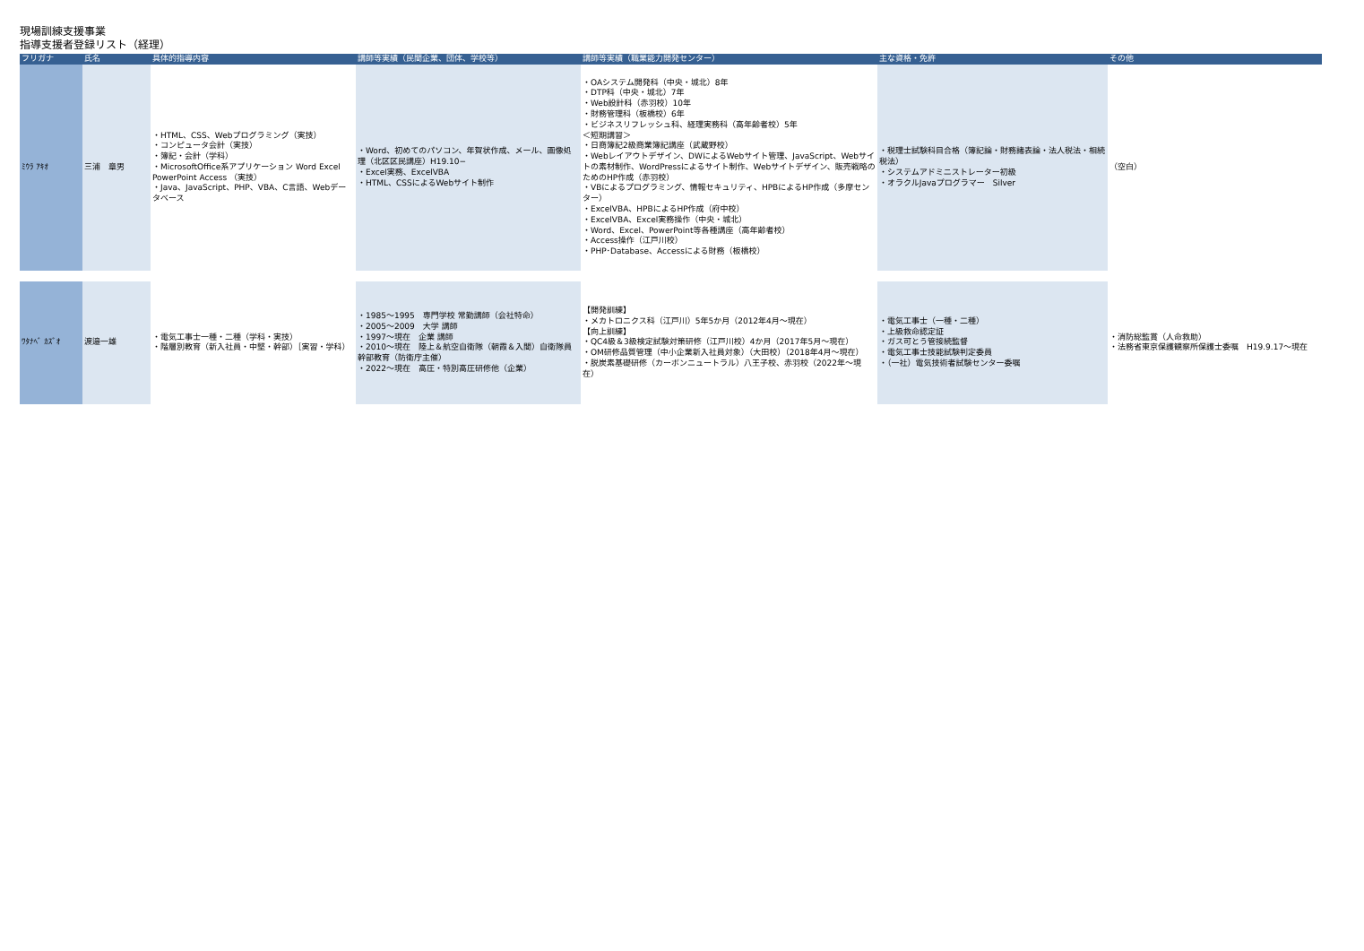現場訓練支援事業
指導支援者登録リスト（経理）
| フリガナ | 氏名 | 具体的指導内容 | 講師等実績（民間企業、団体、学校等） | 講師等実績（職業能力開発センター） | 主な資格・免許 | その他 |
| --- | --- | --- | --- | --- | --- | --- |
| ﾐｳﾗ ｱｷｵ | 三浦 章男 | ・HTML、CSS、Webプログラミング（実技） ・コンピュータ会計（実技） ・簿記・会計（学科） ・MicrosoftOffice系アプリケーション Word Excel PowerPoint Access （実技） ・Java、JavaScript、PHP、VBA、C言語、Webデータベース | ・Word、初めてのパソコン、年賀状作成、メール、画像処理（北区区民講座）H19.10− ・Excel実務、ExcelVBA ・HTML、CSSによるWebサイト制作 | ・OAシステム開発科（中央・城北）8年 ・DTP科（中央・城北）7年 ・Web設計科（赤羽校）10年 ・財務管理科（板橋校）6年 ・ビジネスリフレッシュ科、経理実務科（高年齢者校）5年 ＜短期講習＞ ・日商簿記2級商業簿記講座（武蔵野校） ・Webレイアウトデザイン、DWによるWebサイト管理、JavaScript、Webサイトの素材制作、WordPressによるサイト制作、Webサイトデザイン、販売戦略のためのHP作成（赤羽校） ・VBによるプログラミング、情報セキュリティ、HPBによるHP作成（多摩センター） ・ExcelVBA、HPBによるHP作成（府中校） ・ExcelVBA、Excel実務操作（中央・城北） ・Word、Excel、PowerPoint等各種講座（高年齢者校） ・Access操作（江戸川校） ・PHP･Database、Accessによる財務（板橋校） | ・税理士試験科目合格（簿記論・財務諸表論・法人税法・相続税法） ・システムアドミニストレーター初級 ・オラクルJavaプログラマー Silver | （空白） |
| ﾜﾀﾅﾍﾞ ｶｽﾞｵ | 渡邉一雄 | ・電気工事士一種・二種（学科・実技） ・階層別教育（新入社員・中堅・幹部）［実習・学科） | ・1985～1995 専門学校 常勤講師（会社特命） ・2005～2009 大学 講師 ・1997～現在 企業 講師 ・2010～現在 陸上＆航空自衛隊（朝霞＆入間）自衛隊員幹部教育（防衛庁主催） ・2022～現在 高圧・特別高圧研修他（企業） | 【開発訓練】 ・メカトロニクス科（江戸川）5年5か月（2012年4月～現在） 【向上訓練】 ・QC4級＆3級検定試験対策研修（江戸川校）4か月（2017年5月～現在） ・OM研修品質管理（中小企業新入社員対象）（大田校）（2018年4月～現在） ・脱炭素基礎研修（カーボンニュートラル）八王子校、赤羽校（2022年～現在） | ・電気工事士（一種・二種） ・上級救命認定証 ・ガス可とう管接続監督 ・電気工事士技能試験判定委員 ・（一社）電気技術者試験センター委嘱 | ・消防総監賞（人命救助） ・法務省東京保護観察所保護士委嘱 H19.9.17～現在 |